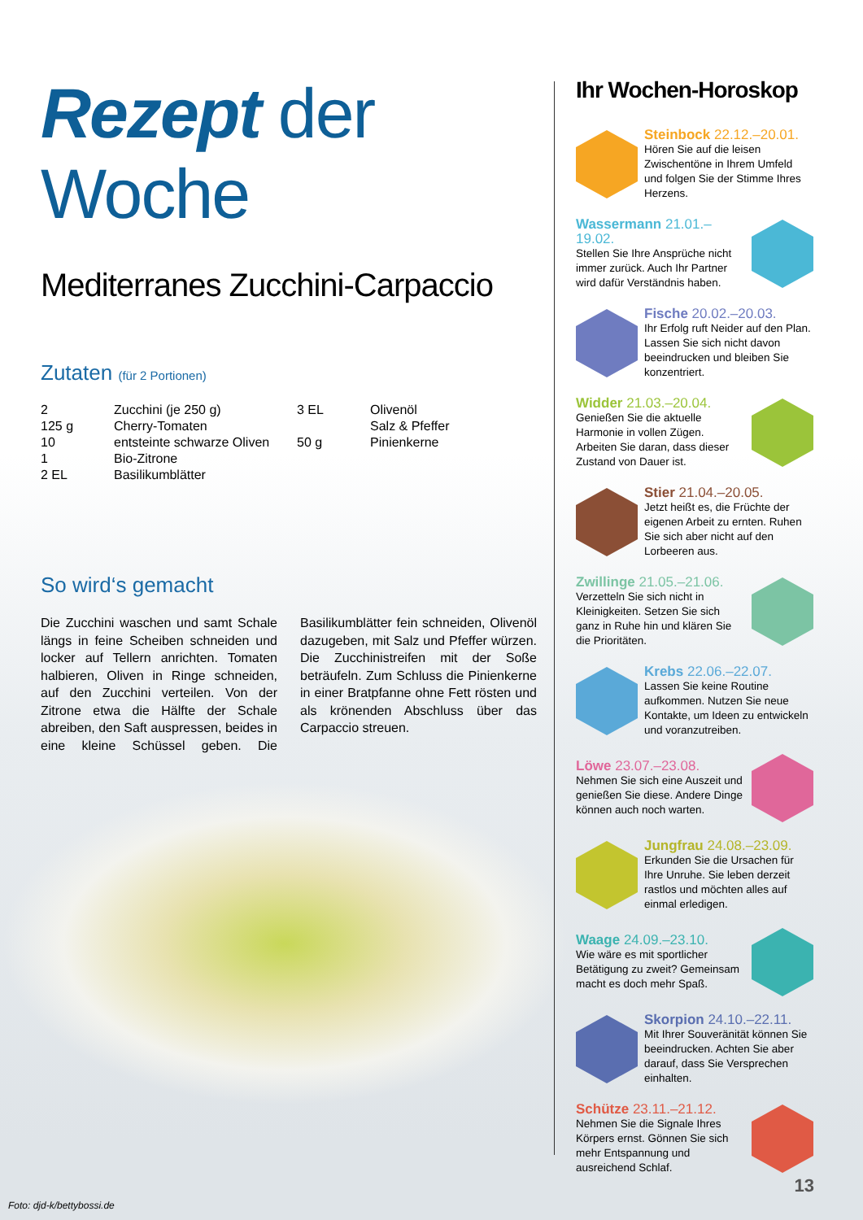Rezept der Woche
Mediterranes Zucchini-Carpaccio
Zutaten (für 2 Portionen)
| 2 | Zucchini (je 250 g) | 3 EL | Olivenöl |
| 125 g | Cherry-Tomaten | | Salz & Pfeffer |
| 10 | entsteinte schwarze Oliven | 50 g | Pinienkerne |
| 1 | Bio-Zitrone | | |
| 2 EL | Basilikumblätter | | |
So wird‘s gemacht
Die Zucchini waschen und samt Schale längs in feine Scheiben schneiden und locker auf Tellern anrichten. Tomaten halbieren, Oliven in Ringe schneiden, auf den Zucchini verteilen. Von der Zitrone etwa die Hälfte der Schale abreiben, den Saft auspressen, beides in eine kleine Schüssel geben. Die Basilikumblätter fein schneiden, Olivenöl dazugeben, mit Salz und Pfeffer würzen. Die Zucchinistreifen mit der Soße beträufeln. Zum Schluss die Pinienkerne in einer Bratpfanne ohne Fett rösten und als krönenden Abschluss über das Carpaccio streuen.
Ihr Wochen-Horoskop
Steinbock 22.12.–20.01.
Hören Sie auf die leisen Zwischentöne in Ihrem Umfeld und folgen Sie der Stimme Ihres Herzens.
Wassermann 21.01.–19.02.
Stellen Sie Ihre Ansprüche nicht immer zurück. Auch Ihr Partner wird dafür Verständnis haben.
Fische 20.02.–20.03.
Ihr Erfolg ruft Neider auf den Plan. Lassen Sie sich nicht davon beeindrucken und bleiben Sie konzentriert.
Widder 21.03.–20.04.
Genießen Sie die aktuelle Harmonie in vollen Zügen. Arbeiten Sie daran, dass dieser Zustand von Dauer ist.
Stier 21.04.–20.05.
Jetzt heißt es, die Früchte der eigenen Arbeit zu ernten. Ruhen Sie sich aber nicht auf den Lorbeeren aus.
Zwillinge 21.05.–21.06.
Verzetteln Sie sich nicht in Kleinigkeiten. Setzen Sie sich ganz in Ruhe hin und klären Sie die Prioritäten.
Krebs 22.06.–22.07.
Lassen Sie keine Routine aufkommen. Nutzen Sie neue Kontakte, um Ideen zu entwickeln und voranzutreiben.
Löwe 23.07.–23.08.
Nehmen Sie sich eine Auszeit und genießen Sie diese. Andere Dinge können auch noch warten.
Jungfrau 24.08.–23.09.
Erkunden Sie die Ursachen für Ihre Unruhe. Sie leben derzeit rastlos und möchten alles auf einmal erledigen.
Waage 24.09.–23.10.
Wie wäre es mit sportlicher Betätigung zu zweit? Gemeinsam macht es doch mehr Spaß.
Skorpion 24.10.–22.11.
Mit Ihrer Souveränität können Sie beeindrucken. Achten Sie aber darauf, dass Sie Versprechen einhalten.
Schütze 23.11.–21.12.
Nehmen Sie die Signale Ihres Körpers ernst. Gönnen Sie sich mehr Entspannung und ausreichend Schlaf.
13
Foto: djd-k/bettybossi.de